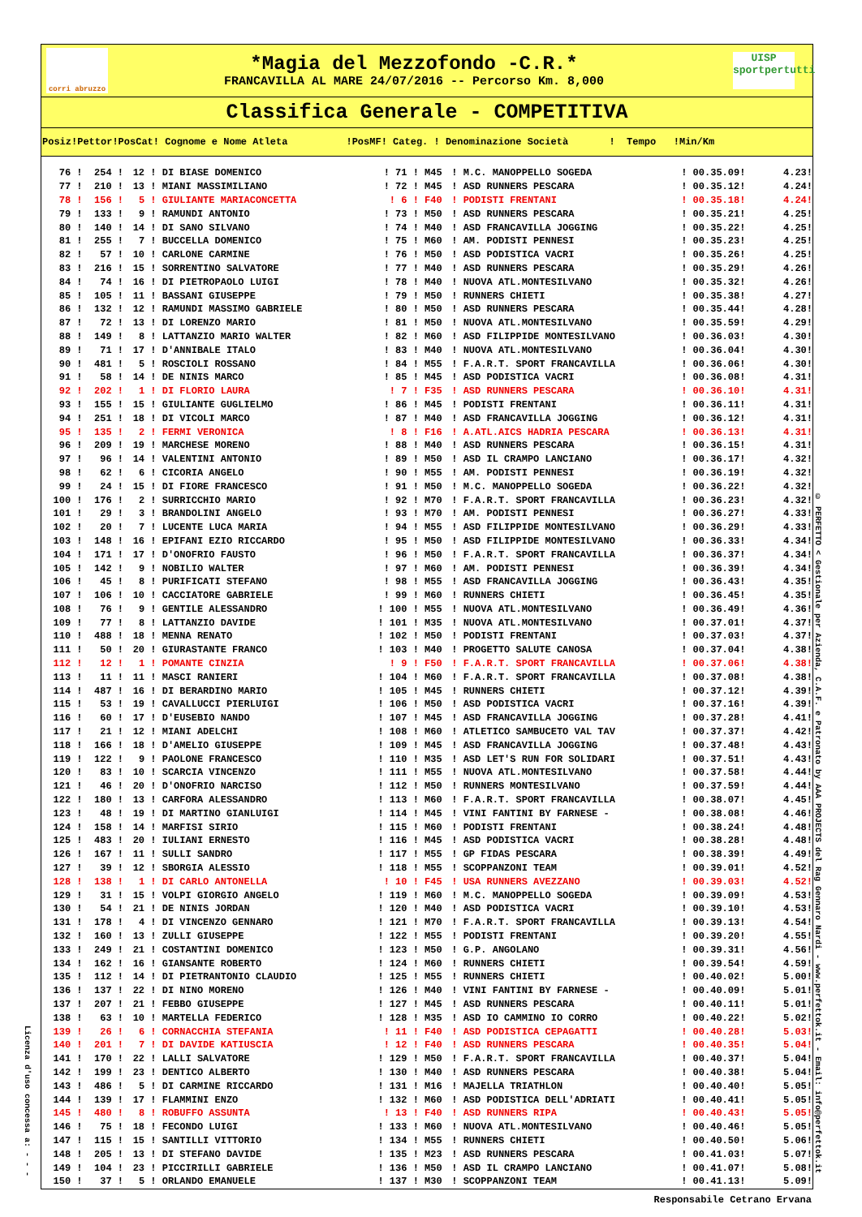Licenza d'uso concessa a: - - -
corri abruzzo
*Magia del Mezzofondo -C.R.*
FRANCAVILLA AL MARE 24/07/2016 -- Percorso Km. 8,000
UISP
sportpertutti
Classifica Generale - COMPETITIVA
| Posiz!Pettor!PosCat! Cognome e Nome Atleta !PosMF! Categ. ! Denominazione Società ! Tempo !Min/Km | | | | | | | | |
| --- | --- | --- | --- | --- | --- | --- | --- | --- |
| 76 ! | 254 ! | 12 ! | DI BIASE DOMENICO | ! 71 ! | M45 | ! M.C. MANOPPELLO SOGEDA | ! 00.35.09! | 4.23! |
| 77 ! | 210 ! | 13 ! | MIANI MASSIMILIANO | ! 72 ! | M45 | ! ASD RUNNERS PESCARA | ! 00.35.12! | 4.24! |
| 78 ! | 156 ! | 5 ! | GIULIANTE MARIACONCETTA | ! 6 ! | F40 | ! PODISTI FRENTANI | ! 00.35.18! | 4.24! |
| 79 ! | 133 ! | 9 ! | RAMUNDI ANTONIO | ! 73 ! | M50 | ! ASD RUNNERS PESCARA | ! 00.35.21! | 4.25! |
| 80 ! | 140 ! | 14 ! | DI SANO SILVANO | ! 74 ! | M40 | ! ASD FRANCAVILLA JOGGING | ! 00.35.22! | 4.25! |
| 81 ! | 255 ! | 7 ! | BUCCELLA DOMENICO | ! 75 ! | M60 | ! AM. PODISTI PENNESI | ! 00.35.23! | 4.25! |
| 82 ! | 57 ! | 10 ! | CARLONE CARMINE | ! 76 ! | M50 | ! ASD PODISTICA VACRI | ! 00.35.26! | 4.25! |
| 83 ! | 216 ! | 15 ! | SORRENTINO SALVATORE | ! 77 ! | M40 | ! ASD RUNNERS PESCARA | ! 00.35.29! | 4.26! |
| 84 ! | 74 ! | 16 ! | DI PIETROPAOLO LUIGI | ! 78 ! | M40 | ! NUOVA ATL.MONTESILVANO | ! 00.35.32! | 4.26! |
| 85 ! | 105 ! | 11 ! | BASSANI GIUSEPPE | ! 79 ! | M50 | ! RUNNERS CHIETI | ! 00.35.38! | 4.27! |
| 86 ! | 132 ! | 12 ! | RAMUNDI MASSIMO GABRIELE | ! 80 ! | M50 | ! ASD RUNNERS PESCARA | ! 00.35.44! | 4.28! |
| 87 ! | 72 ! | 13 ! | DI LORENZO MARIO | ! 81 ! | M50 | ! NUOVA ATL.MONTESILVANO | ! 00.35.59! | 4.29! |
| 88 ! | 149 ! | 8 ! | LATTANZIO MARIO WALTER | ! 82 ! | M60 | ! ASD FILIPPIDE MONTESILVANO | ! 00.36.03! | 4.30! |
| 89 ! | 71 ! | 17 ! | D'ANNIBALE ITALO | ! 83 ! | M40 | ! NUOVA ATL.MONTESILVANO | ! 00.36.04! | 4.30! |
| 90 ! | 481 ! | 5 ! | ROSCIOLI ROSSANO | ! 84 ! | M55 | ! F.A.R.T. SPORT FRANCAVILLA | ! 00.36.06! | 4.30! |
| 91 ! | 58 ! | 14 ! | DE NINIS MARCO | ! 85 ! | M45 | ! ASD PODISTICA VACRI | ! 00.36.08! | 4.31! |
| 92 ! | 202 ! | 1 ! | DI FLORIO LAURA | ! 7 ! | F35 | ! ASD RUNNERS PESCARA | ! 00.36.10! | 4.31! |
| 93 ! | 155 ! | 15 ! | GIULIANTE GUGLIELMO | ! 86 ! | M45 | ! PODISTI FRENTANI | ! 00.36.11! | 4.31! |
| 94 ! | 251 ! | 18 ! | DI VICOLI MARCO | ! 87 ! | M40 | ! ASD FRANCAVILLA JOGGING | ! 00.36.12! | 4.31! |
| 95 ! | 135 ! | 2 ! | FERMI VERONICA | ! 8 ! | F16 | ! A.ATL.AICS HADRIA PESCARA | ! 00.36.13! | 4.31! |
| 96 ! | 209 ! | 19 ! | MARCHESE MORENO | ! 88 ! | M40 | ! ASD RUNNERS PESCARA | ! 00.36.15! | 4.31! |
| 97 ! | 96 ! | 14 ! | VALENTINI ANTONIO | ! 89 ! | M50 | ! ASD IL CRAMPO LANCIANO | ! 00.36.17! | 4.32! |
| 98 ! | 62 ! | 6 ! | CICORIA ANGELO | ! 90 ! | M55 | ! AM. PODISTI PENNESI | ! 00.36.19! | 4.32! |
| 99 ! | 24 ! | 15 ! | DI FIORE FRANCESCO | ! 91 ! | M50 | ! M.C. MANOPPELLO SOGEDA | ! 00.36.22! | 4.32! |
| 100 ! | 176 ! | 2 ! | SURRICCHIO MARIO | ! 92 ! | M70 | ! F.A.R.T. SPORT FRANCAVILLA | ! 00.36.23! | 4.32! |
| 101 ! | 29 ! | 3 ! | BRANDOLINI ANGELO | ! 93 ! | M70 | ! AM. PODISTI PENNESI | ! 00.36.27! | 4.33! |
| 102 ! | 20 ! | 7 ! | LUCENTE LUCA MARIA | ! 94 ! | M55 | ! ASD FILIPPIDE MONTESILVANO | ! 00.36.29! | 4.33! |
| 103 ! | 148 ! | 16 ! | EPIFANI EZIO RICCARDO | ! 95 ! | M50 | ! ASD FILIPPIDE MONTESILVANO | ! 00.36.33! | 4.34! |
| 104 ! | 171 ! | 17 ! | D'ONOFRIO FAUSTO | ! 96 ! | M50 | ! F.A.R.T. SPORT FRANCAVILLA | ! 00.36.37! | 4.34! |
| 105 ! | 142 ! | 9 ! | NOBILIO WALTER | ! 97 ! | M60 | ! AM. PODISTI PENNESI | ! 00.36.39! | 4.34! |
| 106 ! | 45 ! | 8 ! | PURIFICATI STEFANO | ! 98 ! | M55 | ! ASD FRANCAVILLA JOGGING | ! 00.36.43! | 4.35! |
| 107 ! | 106 ! | 10 ! | CACCIATORE GABRIELE | ! 99 ! | M60 | ! RUNNERS CHIETI | ! 00.36.45! | 4.35! |
| 108 ! | 76 ! | 9 ! | GENTILE ALESSANDRO | ! 100 ! | M55 | ! NUOVA ATL.MONTESILVANO | ! 00.36.49! | 4.36! |
| 109 ! | 77 ! | 8 ! | LATTANZIO DAVIDE | ! 101 ! | M35 | ! NUOVA ATL.MONTESILVANO | ! 00.37.01! | 4.37! |
| 110 ! | 488 ! | 18 ! | MENNA RENATO | ! 102 ! | M50 | ! PODISTI FRENTANI | ! 00.37.03! | 4.37! |
| 111 ! | 50 ! | 20 ! | GIURASTANTE FRANCO | ! 103 ! | M40 | ! PROGETTO SALUTE CANOSA | ! 00.37.04! | 4.38! |
| 112 ! | 12 ! | 1 ! | POMANTE CINZIA | ! 9 ! | F50 | ! F.A.R.T. SPORT FRANCAVILLA | ! 00.37.06! | 4.38! |
| 113 ! | 11 ! | 11 ! | MASCI RANIERI | ! 104 ! | M60 | ! F.A.R.T. SPORT FRANCAVILLA | ! 00.37.08! | 4.38! |
| 114 ! | 487 ! | 16 ! | DI BERARDINO MARIO | ! 105 ! | M45 | ! RUNNERS CHIETI | ! 00.37.12! | 4.39! |
| 115 ! | 53 ! | 19 ! | CAVALLUCCI PIERLUIGI | ! 106 ! | M50 | ! ASD PODISTICA VACRI | ! 00.37.16! | 4.39! |
| 116 ! | 60 ! | 17 ! | D'EUSEBIO NANDO | ! 107 ! | M45 | ! ASD FRANCAVILLA JOGGING | ! 00.37.28! | 4.41! |
| 117 ! | 21 ! | 12 ! | MIANI ADELCHI | ! 108 ! | M60 | ! ATLETICO SAMBUCETO VAL TAV | ! 00.37.37! | 4.42! |
| 118 ! | 166 ! | 18 ! | D'AMELIO GIUSEPPE | ! 109 ! | M45 | ! ASD FRANCAVILLA JOGGING | ! 00.37.48! | 4.43! |
| 119 ! | 122 ! | 9 ! | PAOLONE FRANCESCO | ! 110 ! | M35 | ! ASD LET'S RUN FOR SOLIDARI | ! 00.37.51! | 4.43! |
| 120 ! | 83 ! | 10 ! | SCARCIA VINCENZO | ! 111 ! | M55 | ! NUOVA ATL.MONTESILVANO | ! 00.37.58! | 4.44! |
| 121 ! | 46 ! | 20 ! | D'ONOFRIO NARCISO | ! 112 ! | M50 | ! RUNNERS MONTESILVANO | ! 00.37.59! | 4.44! |
| 122 ! | 180 ! | 13 ! | CARFORA ALESSANDRO | ! 113 ! | M60 | ! F.A.R.T. SPORT FRANCAVILLA | ! 00.38.07! | 4.45! |
| 123 ! | 48 ! | 19 ! | DI MARTINO GIANLUIGI | ! 114 ! | M45 | ! VINI FANTINI BY FARNESE - | ! 00.38.08! | 4.46! |
| 124 ! | 158 ! | 14 ! | MARFISI SIRIO | ! 115 ! | M60 | ! PODISTI FRENTANI | ! 00.38.24! | 4.48! |
| 125 ! | 483 ! | 20 ! | IULIANI ERNESTO | ! 116 ! | M45 | ! ASD PODISTICA VACRI | ! 00.38.28! | 4.48! |
| 126 ! | 167 ! | 11 ! | SULLI SANDRO | ! 117 ! | M55 | ! GP FIDAS PESCARA | ! 00.38.39! | 4.49! |
| 127 ! | 39 ! | 12 ! | SBORGIA ALESSIO | ! 118 ! | M55 | ! SCOPPANZONI TEAM | ! 00.39.01! | 4.52! |
| 128 ! | 138 ! | 1 ! | DI CARLO ANTONELLA | ! 10 ! | F45 | ! USA RUNNERS AVEZZANO | ! 00.39.03! | 4.52! |
| 129 ! | 31 ! | 15 ! | VOLPI GIORGIO ANGELO | ! 119 ! | M60 | ! M.C. MANOPPELLO SOGEDA | ! 00.39.09! | 4.53! |
| 130 ! | 54 ! | 21 ! | DE NINIS JORDAN | ! 120 ! | M40 | ! ASD PODISTICA VACRI | ! 00.39.10! | 4.53! |
| 131 ! | 178 ! | 4 ! | DI VINCENZO GENNARO | ! 121 ! | M70 | ! F.A.R.T. SPORT FRANCAVILLA | ! 00.39.13! | 4.54! |
| 132 ! | 160 ! | 13 ! | ZULLI GIUSEPPE | ! 122 ! | M55 | ! PODISTI FRENTANI | ! 00.39.20! | 4.55! |
| 133 ! | 249 ! | 21 ! | COSTANTINI DOMENICO | ! 123 ! | M50 | ! G.P. ANGOLANO | ! 00.39.31! | 4.56! |
| 134 ! | 162 ! | 16 ! | GIANSANTE ROBERTO | ! 124 ! | M60 | ! RUNNERS CHIETI | ! 00.39.54! | 4.59! |
| 135 ! | 112 ! | 14 ! | DI PIETRANTONIO CLAUDIO | ! 125 ! | M55 | ! RUNNERS CHIETI | ! 00.40.02! | 5.00! |
| 136 ! | 137 ! | 22 ! | DI NINO MORENO | ! 126 ! | M40 | ! VINI FANTINI BY FARNESE - | ! 00.40.09! | 5.01! |
| 137 ! | 207 ! | 21 ! | FEBBO GIUSEPPE | ! 127 ! | M45 | ! ASD RUNNERS PESCARA | ! 00.40.11! | 5.01! |
| 138 ! | 63 ! | 10 ! | MARTELLA FEDERICO | ! 128 ! | M35 | ! ASD IO CAMMINO IO CORRO | ! 00.40.22! | 5.02! |
| 139 ! | 26 ! | 6 ! | CORNACCHIA STEFANIA | ! 11 ! | F40 | ! ASD PODISTICA CEPAGATTI | ! 00.40.28! | 5.03! |
| 140 ! | 201 ! | 7 ! | DI DAVIDE KATIUSCIA | ! 12 ! | F40 | ! ASD RUNNERS PESCARA | ! 00.40.35! | 5.04! |
| 141 ! | 170 ! | 22 ! | LALLI SALVATORE | ! 129 ! | M50 | ! F.A.R.T. SPORT FRANCAVILLA | ! 00.40.37! | 5.04! |
| 142 ! | 199 ! | 23 ! | DENTICO ALBERTO | ! 130 ! | M40 | ! ASD RUNNERS PESCARA | ! 00.40.38! | 5.04! |
| 143 ! | 486 ! | 5 ! | DI CARMINE RICCARDO | ! 131 ! | M16 | ! MAJELLA TRIATHLON | ! 00.40.40! | 5.05! |
| 144 ! | 139 ! | 17 ! | FLAMMINI ENZO | ! 132 ! | M60 | ! ASD PODISTICA DELL'ADRIATI | ! 00.40.41! | 5.05! |
| 145 ! | 480 ! | 8 ! | ROBUFFO ASSUNTA | ! 13 ! | F40 | ! ASD RUNNERS RIPA | ! 00.40.43! | 5.05! |
| 146 ! | 75 ! | 18 ! | FECONDO LUIGI | ! 133 ! | M60 | ! NUOVA ATL.MONTESILVANO | ! 00.40.46! | 5.05! |
| 147 ! | 115 ! | 15 ! | SANTILLI VITTORIO | ! 134 ! | M55 | ! RUNNERS CHIETI | ! 00.40.50! | 5.06! |
| 148 ! | 205 ! | 13 ! | DI STEFANO DAVIDE | ! 135 ! | M23 | ! ASD RUNNERS PESCARA | ! 00.41.03! | 5.07! |
| 149 ! | 104 ! | 23 ! | PICCIRILLI GABRIELE | ! 136 ! | M50 | ! ASD IL CRAMPO LANCIANO | ! 00.41.07! | 5.08! |
| 150 ! | 37 ! | 5 ! | ORLANDO EMANUELE | ! 137 ! | M30 | ! SCOPPANZONI TEAM | ! 00.41.13! | 5.09! |
© PERFETTO < Gestionale per Azienda, C.A.F. e Patronato by AAA PROJECTS del Rag Gennaro Nardi - www.perfettok.it - Email: info@perfettok.it
Responsabile Cetrano Ervana